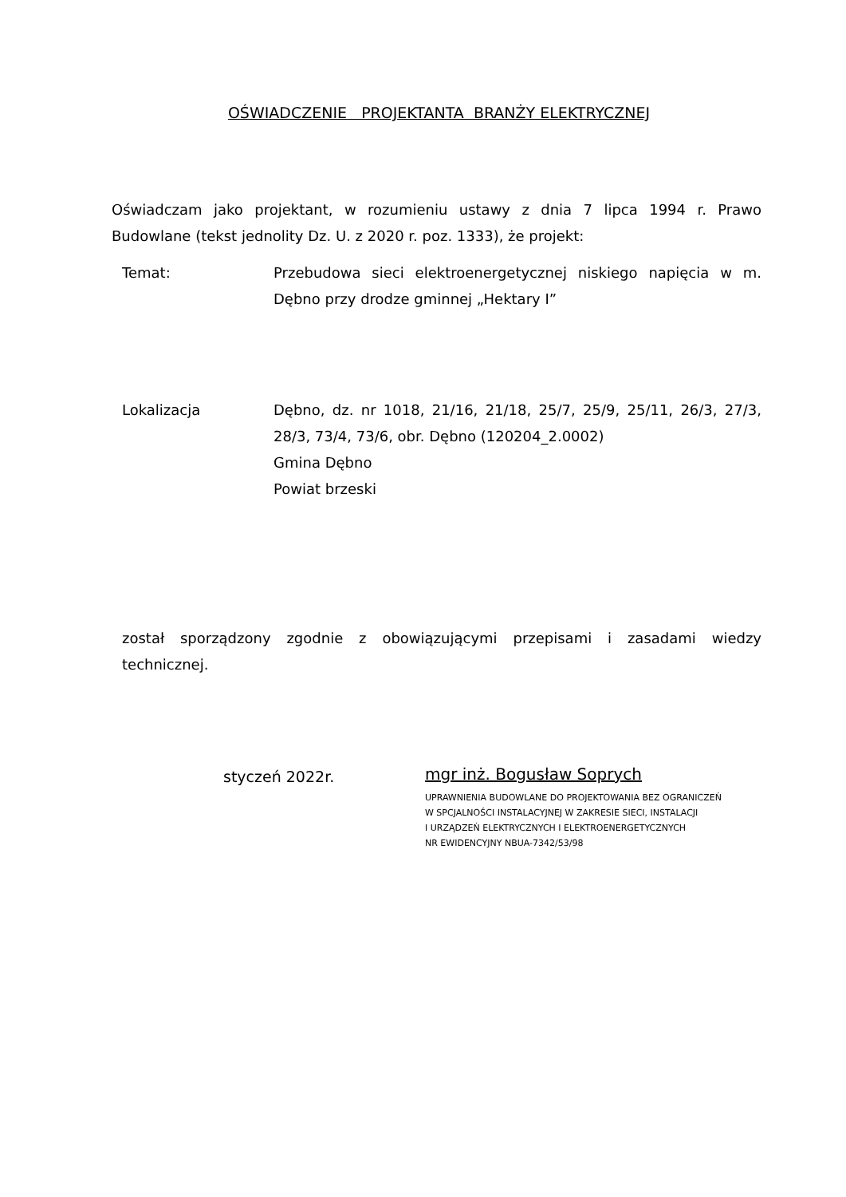OŚWIADCZENIE PROJEKTANTA BRANŻY ELEKTRYCZNEJ
Oświadczam jako projektant, w rozumieniu ustawy z dnia 7 lipca 1994 r. Prawo Budowlane (tekst jednolity Dz. U. z 2020 r. poz. 1333), że projekt:
Temat: Przebudowa sieci elektroenergetycznej niskiego napięcia w m. Dębno przy drodze gminnej „Hektary I”
Lokalizacja Dębno, dz. nr 1018, 21/16, 21/18, 25/7, 25/9, 25/11, 26/3, 27/3, 28/3, 73/4, 73/6, obr. Dębno (120204_2.0002)
Gmina Dębno
Powiat brzeski
został sporządzony zgodnie z obowiązującymi przepisami i zasadami wiedzy technicznej.
styczeń 2022r.
mgr inż. Bogusław Soprych
UPRAWNIENIA BUDOWLANE DO PROJEKTOWANIA BEZ OGRANICZEŃ
W SPCJALNOŚCI INSTALACYJNEJ W ZAKRESIE SIECI, INSTALACJI
I URZĄDZEŃ ELEKTRYCZNYCH I ELEKTROENERGETYCZNYCH
NR EWIDENCYJNY NBUA-7342/53/98